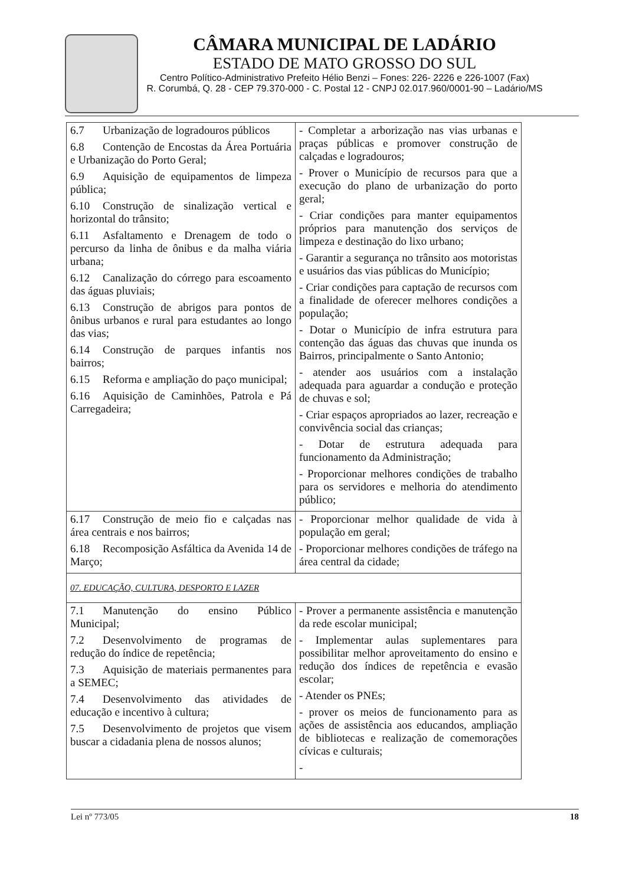CÂMARA MUNICIPAL DE LADÁRIO
ESTADO DE MATO GROSSO DO SUL
Centro Político-Administrativo Prefeito Hélio Benzi – Fones: 226- 2226 e 226-1007 (Fax)
R. Corumbá, Q. 28 - CEP 79.370-000 - C. Postal 12 - CNPJ 02.017.960/0001-90 – Ladário/MS
| 6.7 Urbanização de logradouros públicos 6.8 Contenção de Encostas da Área Portuária e Urbanização do Porto Geral; 6.9 Aquisição de equipamentos de limpeza pública; 6.10 Construção de sinalização vertical e horizontal do trânsito; 6.11 Asfaltamento e Drenagem de todo o percurso da linha de ônibus e da malha viária urbana; 6.12 Canalização do córrego para escoamento das águas pluviais; 6.13 Construção de abrigos para pontos de ônibus urbanos e rural para estudantes ao longo das vias; 6.14 Construção de parques infantis nos bairros; 6.15 Reforma e ampliação do paço municipal; 6.16 Aquisição de Caminhões, Patrola e Pá Carregadeira; | - Completar a arborização nas vias urbanas e praças públicas e promover construção de calçadas e logradouros; - Prover o Município de recursos para que a execução do plano de urbanização do porto geral; - Criar condições para manter equipamentos próprios para manutenção dos serviços de limpeza e destinação do lixo urbano; - Garantir a segurança no trânsito aos motoristas e usuários das vias públicas do Município; - Criar condições para captação de recursos com a finalidade de oferecer melhores condições a população; - Dotar o Município de infra estrutura para contenção das águas das chuvas que inunda os Bairros, principalmente o Santo Antonio; - atender aos usuários com a instalação adequada para aguardar a condução e proteção de chuvas e sol; - Criar espaços apropriados ao lazer, recreação e convivência social das crianças; - Dotar de estrutura adequada para funcionamento da Administração; - Proporcionar melhores condições de trabalho para os servidores e melhoria do atendimento público; |
| 6.17 Construção de meio fio e calçadas nas área centrais e nos bairros; 6.18 Recomposição Asfáltica da Avenida 14 de Março; | - Proporcionar melhor qualidade de vida à população em geral; - Proporcionar melhores condições de tráfego na área central da cidade; |
| 07. EDUCAÇÃO, CULTURA, DESPORTO E LAZER | |
| 7.1 Manutenção do ensino Público Municipal; 7.2 Desenvolvimento de programas de redução do índice de repetência; 7.3 Aquisição de materiais permanentes para a SEMEC; 7.4 Desenvolvimento das atividades de educação e incentivo à cultura; 7.5 Desenvolvimento de projetos que visem buscar a cidadania plena de nossos alunos; | - Prover a permanente assistência e manutenção da rede escolar municipal; - Implementar aulas suplementares para possibilitar melhor aproveitamento do ensino e redução dos índices de repetência e evasão escolar; - Atender os PNEs; - prover os meios de funcionamento para as ações de assistência aos educandos, ampliação de bibliotecas e realização de comemorações cívicas e culturais; - |
Lei nº 773/05 18